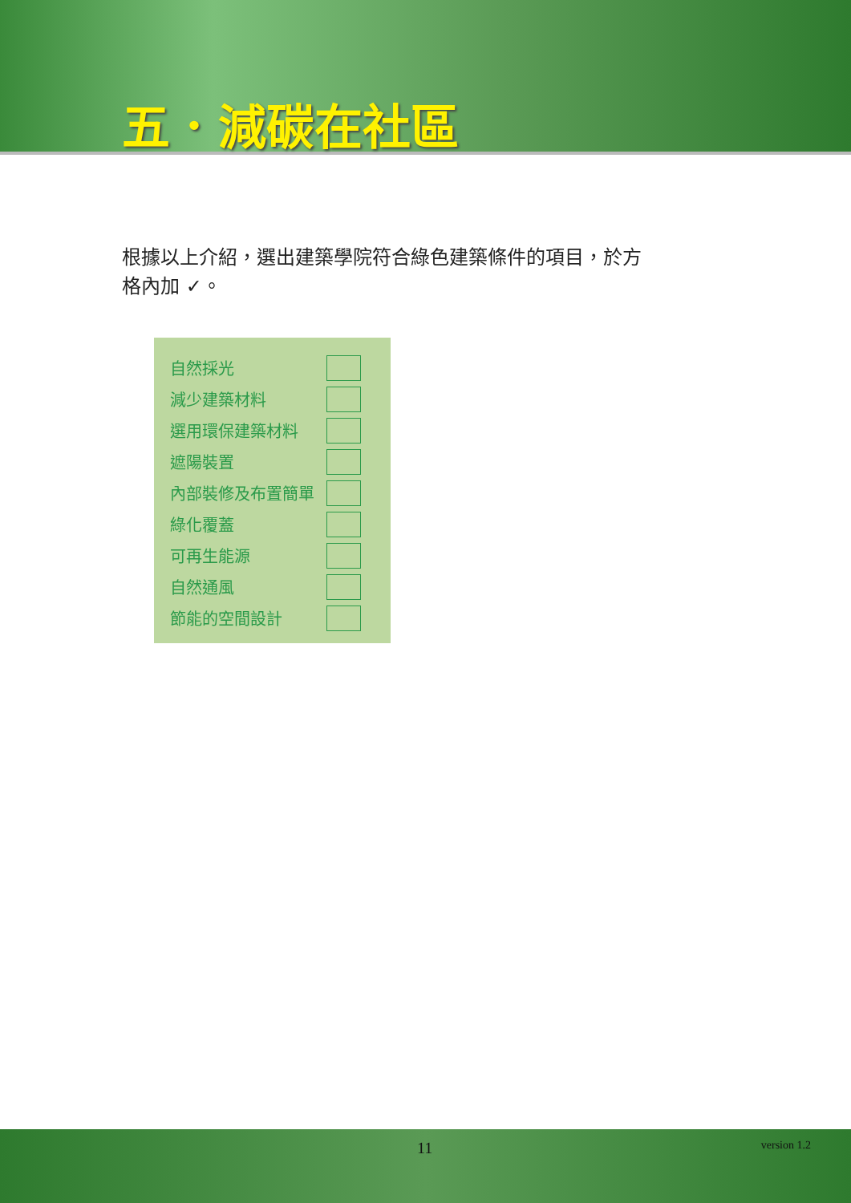五．減碳在社區
根據以上介紹，選出建築學院符合綠色建築條件的項目，於方格內加 ✓。
| 自然採光 | |
| 減少建築材料 | |
| 選用環保建築材料 | |
| 遮陽裝置 | |
| 內部裝修及布置簡單 | |
| 綠化覆蓋 | |
| 可再生能源 | |
| 自然通風 | |
| 節能的空間設計 | |
11 version 1.2